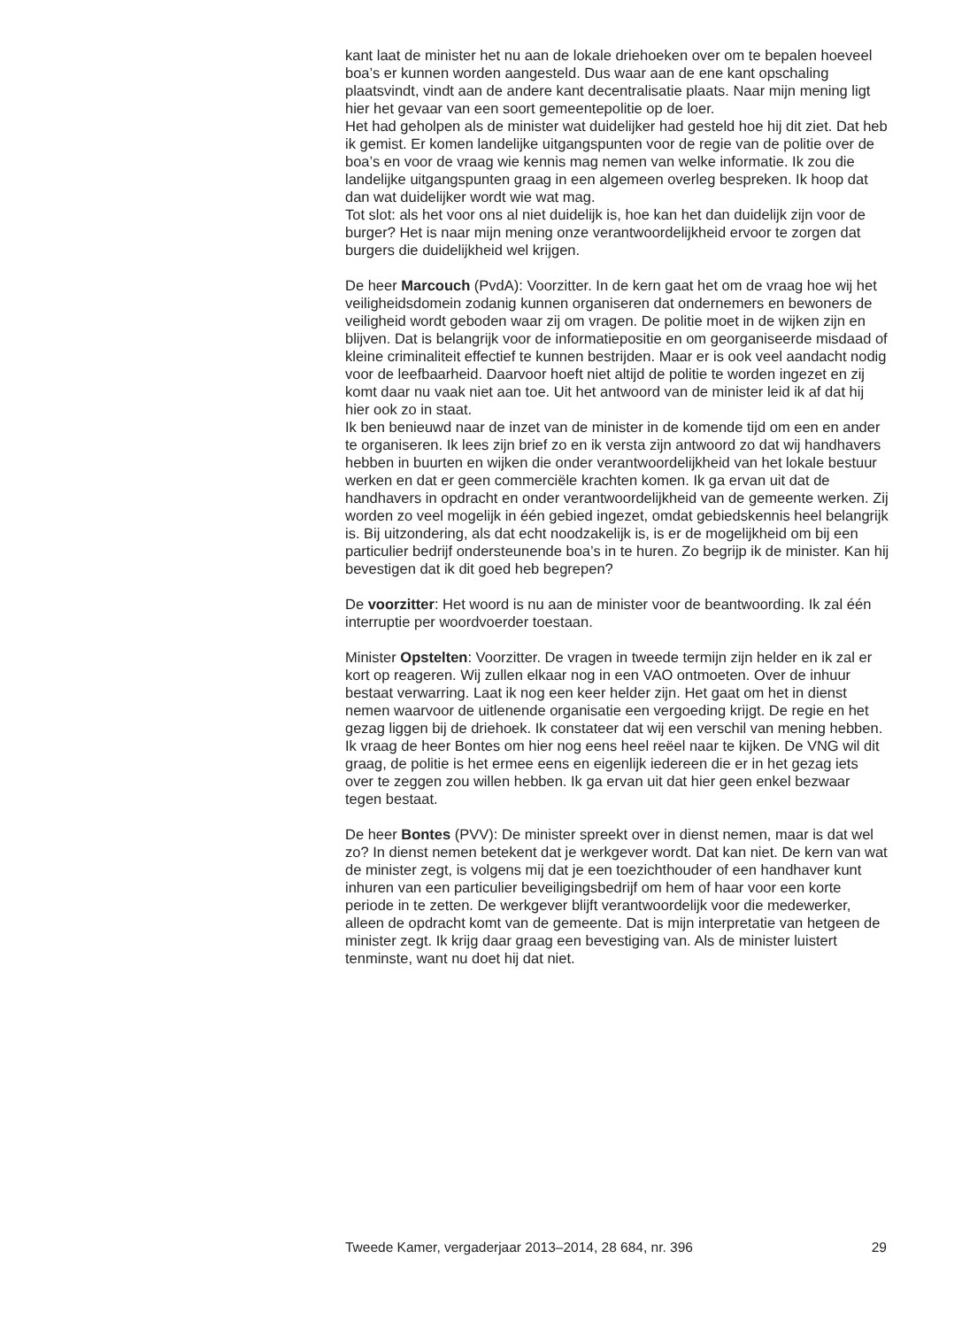kant laat de minister het nu aan de lokale driehoeken over om te bepalen hoeveel boa’s er kunnen worden aangesteld. Dus waar aan de ene kant opschaling plaatsvindt, vindt aan de andere kant decentralisatie plaats. Naar mijn mening ligt hier het gevaar van een soort gemeentepolitie op de loer.
Het had geholpen als de minister wat duidelijker had gesteld hoe hij dit ziet. Dat heb ik gemist. Er komen landelijke uitgangspunten voor de regie van de politie over de boa’s en voor de vraag wie kennis mag nemen van welke informatie. Ik zou die landelijke uitgangspunten graag in een algemeen overleg bespreken. Ik hoop dat dan wat duidelijker wordt wie wat mag.
Tot slot: als het voor ons al niet duidelijk is, hoe kan het dan duidelijk zijn voor de burger? Het is naar mijn mening onze verantwoordelijkheid ervoor te zorgen dat burgers die duidelijkheid wel krijgen.
De heer Marcouch (PvdA): Voorzitter. In de kern gaat het om de vraag hoe wij het veiligheidsdomein zodanig kunnen organiseren dat ondernemers en bewoners de veiligheid wordt geboden waar zij om vragen. De politie moet in de wijken zijn en blijven. Dat is belangrijk voor de informatiepositie en om georganiseerde misdaad of kleine criminaliteit effectief te kunnen bestrijden. Maar er is ook veel aandacht nodig voor de leefbaarheid. Daarvoor hoeft niet altijd de politie te worden ingezet en zij komt daar nu vaak niet aan toe. Uit het antwoord van de minister leid ik af dat hij hier ook zo in staat.
Ik ben benieuwd naar de inzet van de minister in de komende tijd om een en ander te organiseren. Ik lees zijn brief zo en ik versta zijn antwoord zo dat wij handhavers hebben in buurten en wijken die onder verantwoordelijkheid van het lokale bestuur werken en dat er geen commerciële krachten komen. Ik ga ervan uit dat de handhavers in opdracht en onder verantwoordelijkheid van de gemeente werken. Zij worden zo veel mogelijk in één gebied ingezet, omdat gebiedskennis heel belangrijk is. Bij uitzondering, als dat echt noodzakelijk is, is er de mogelijkheid om bij een particulier bedrijf ondersteunende boa’s in te huren. Zo begrijp ik de minister. Kan hij bevestigen dat ik dit goed heb begrepen?
De voorzitter: Het woord is nu aan de minister voor de beantwoording. Ik zal één interruptie per woordvoerder toestaan.
Minister Opstelten: Voorzitter. De vragen in tweede termijn zijn helder en ik zal er kort op reageren. Wij zullen elkaar nog in een VAO ontmoeten. Over de inhuur bestaat verwarring. Laat ik nog een keer helder zijn. Het gaat om het in dienst nemen waarvoor de uitlenende organisatie een vergoeding krijgt. De regie en het gezag liggen bij de driehoek. Ik constateer dat wij een verschil van mening hebben. Ik vraag de heer Bontes om hier nog eens heel reëel naar te kijken. De VNG wil dit graag, de politie is het ermee eens en eigenlijk iedereen die er in het gezag iets over te zeggen zou willen hebben. Ik ga ervan uit dat hier geen enkel bezwaar tegen bestaat.
De heer Bontes (PVV): De minister spreekt over in dienst nemen, maar is dat wel zo? In dienst nemen betekent dat je werkgever wordt. Dat kan niet. De kern van wat de minister zegt, is volgens mij dat je een toezichthouder of een handhaver kunt inhuren van een particulier beveiligingsbedrijf om hem of haar voor een korte periode in te zetten. De werkgever blijft verantwoordelijk voor die medewerker, alleen de opdracht komt van de gemeente. Dat is mijn interpretatie van hetgeen de minister zegt. Ik krijg daar graag een bevestiging van. Als de minister luistert tenminste, want nu doet hij dat niet.
Tweede Kamer, vergaderjaar 2013–2014, 28 684, nr. 396 29